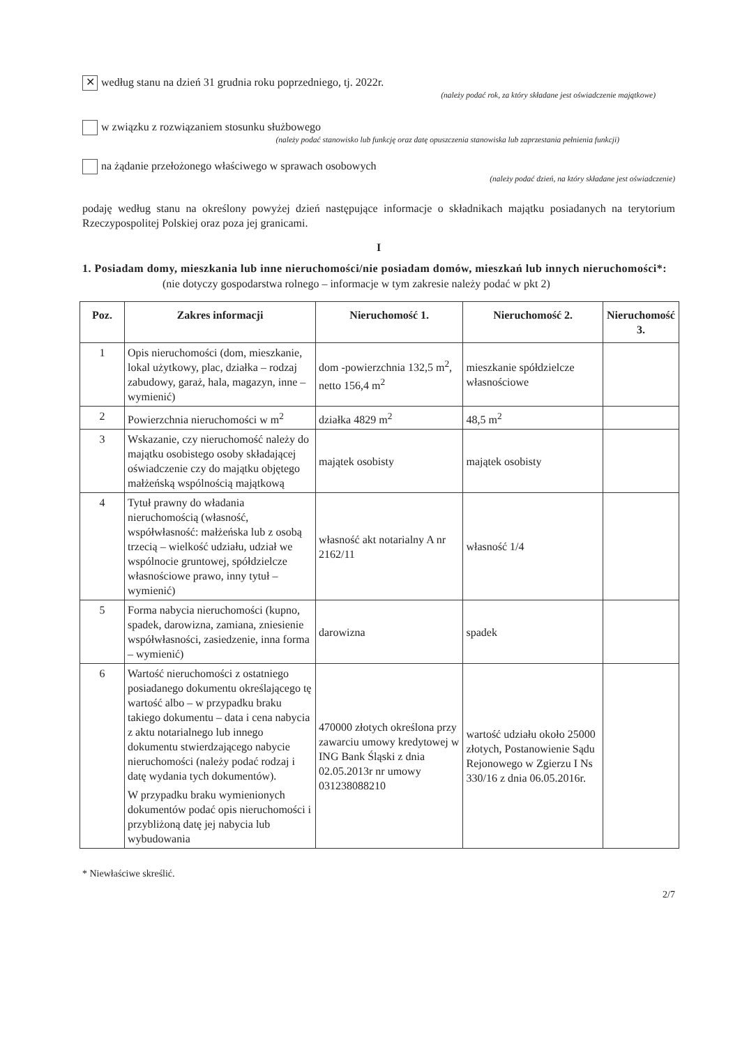✕ według stanu na dzień 31 grudnia roku poprzedniego, tj. 2022r.
(należy podać rok, za który składane jest oświadczenie majątkowe)
w związku z rozwiązaniem stosunku służbowego
(należy podać stanowisko lub funkcję oraz datę opuszczenia stanowiska lub zaprzestania pełnienia funkcji)
na żądanie przełożonego właściwego w sprawach osobowych
(należy podać dzień, na który składane jest oświadczenie)
podaję według stanu na określony powyżej dzień następujące informacje o składnikach majątku posiadanych na terytorium Rzeczypospolitej Polskiej oraz poza jej granicami.
I
1. Posiadam domy, mieszkania lub inne nieruchomości/nie posiadam domów, mieszkań lub innych nieruchomości*:
(nie dotyczy gospodarstwa rolnego – informacje w tym zakresie należy podać w pkt 2)
| Poz. | Zakres informacji | Nieruchomość 1. | Nieruchomość 2. | Nieruchomość 3. |
| --- | --- | --- | --- | --- |
| 1 | Opis nieruchomości (dom, mieszkanie, lokal użytkowy, plac, działka – rodzaj zabudowy, garaż, hala, magazyn, inne – wymienić) | dom -powierzchnia 132,5 m<sup>2</sup>, netto 156,4 m<sup>2</sup> | mieszkanie spółdzielcze własnościowe | |
| 2 | Powierzchnia nieruchomości w m<sup>2</sup> | działka 4829 m<sup>2</sup> | 48,5 m<sup>2</sup> | |
| 3 | Wskazanie, czy nieruchomość należy do majątku osobistego osoby składającej oświadczenie czy do majątku objętego małżeńską wspólnością majątkową | majątek osobisty | majątek osobisty | |
| 4 | Tytuł prawny do władania nieruchomością (własność, współwłasność: małżeńska lub z osobą trzecią – wielkość udziału, udział we wspólnocie gruntowej, spółdzielcze własnościowe prawo, inny tytuł – wymienić) | własność akt notarialny A nr 2162/11 | własność 1/4 | |
| 5 | Forma nabycia nieruchomości (kupno, spadek, darowizna, zamiana, zniesienie współwłasności, zasiedzenie, inna forma – wymienić) | darowizna | spadek | |
| 6 | Wartość nieruchomości z ostatniego posiadanego dokumentu określającego tę wartość albo – w przypadku braku takiego dokumentu – data i cena nabycia z aktu notarialnego lub innego dokumentu stwierdzającego nabycie nieruchomości (należy podać rodzaj i datę wydania tych dokumentów). W przypadku braku wymienionych dokumentów podać opis nieruchomości i przybliżoną datę jej nabycia lub wybudowania | 470000 złotych określona przy zawarciu umowy kredytowej w ING Bank Śląski z dnia 02.05.2013r nr umowy 031238088210 | wartość udziału około 25000 złotych, Postanowienie Sądu Rejonowego w Zgierzu I Ns 330/16 z dnia 06.05.2016r. | |
* Niewłaściwe skreślić.
2/7